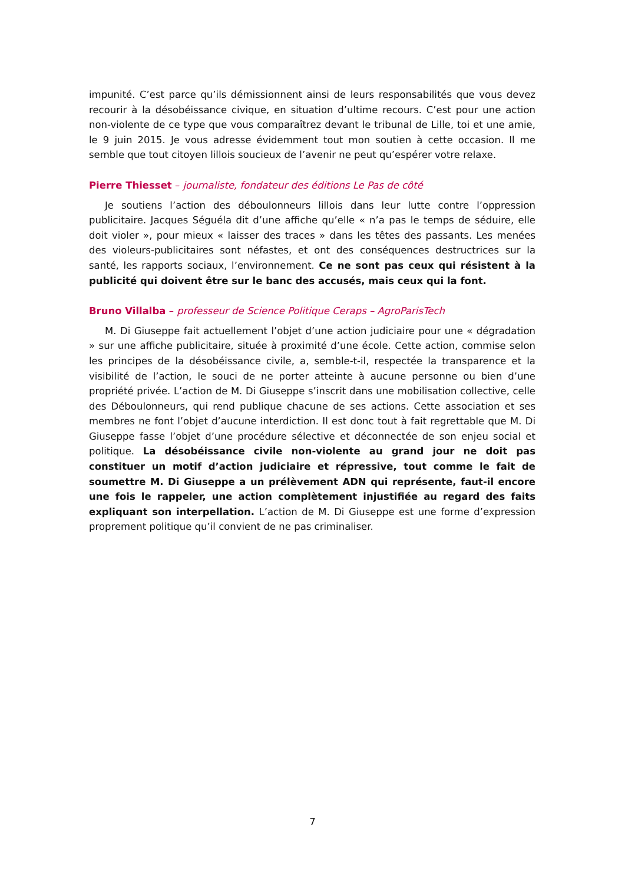impunité. C’est parce qu’ils démissionnent ainsi de leurs responsabilités que vous devez recourir à la désobéissance civique, en situation d’ultime recours. C’est pour une action non-violente de ce type que vous comparaîtrez devant le tribunal de Lille, toi et une amie, le 9 juin 2015. Je vous adresse évidemment tout mon soutien à cette occasion. Il me semble que tout citoyen lillois soucieux de l’avenir ne peut qu’espérer votre relaxe.
Pierre Thiesset – journaliste, fondateur des éditions Le Pas de côté
Je soutiens l’action des déboulonneurs lillois dans leur lutte contre l’oppression publicitaire. Jacques Séguéla dit d’une affiche qu’elle « n’a pas le temps de séduire, elle doit violer », pour mieux « laisser des traces » dans les têtes des passants. Les menées des violeurs-publicitaires sont néfastes, et ont des conséquences destructrices sur la santé, les rapports sociaux, l’environnement. Ce ne sont pas ceux qui résistent à la publicité qui doivent être sur le banc des accusés, mais ceux qui la font.
Bruno Villalba – professeur de Science Politique Ceraps – AgroParisTech
M. Di Giuseppe fait actuellement l’objet d’une action judiciaire pour une « dégradation » sur une affiche publicitaire, située à proximité d’une école. Cette action, commise selon les principes de la désobéissance civile, a, semble-t-il, respectée la transparence et la visibilité de l’action, le souci de ne porter atteinte à aucune personne ou bien d’une propriété privée. L’action de M. Di Giuseppe s’inscrit dans une mobilisation collective, celle des Déboulonneurs, qui rend publique chacune de ses actions. Cette association et ses membres ne font l’objet d’aucune interdiction. Il est donc tout à fait regrettable que M. Di Giuseppe fasse l’objet d’une procédure sélective et déconnectée de son enjeu social et politique. La désobéissance civile non-violente au grand jour ne doit pas constituer un motif d’action judiciaire et répressive, tout comme le fait de soumettre M. Di Giuseppe a un prélèvement ADN qui représente, faut-il encore une fois le rappeler, une action complètement injustifiée au regard des faits expliquant son interpellation. L’action de M. Di Giuseppe est une forme d’expression proprement politique qu’il convient de ne pas criminaliser.
7